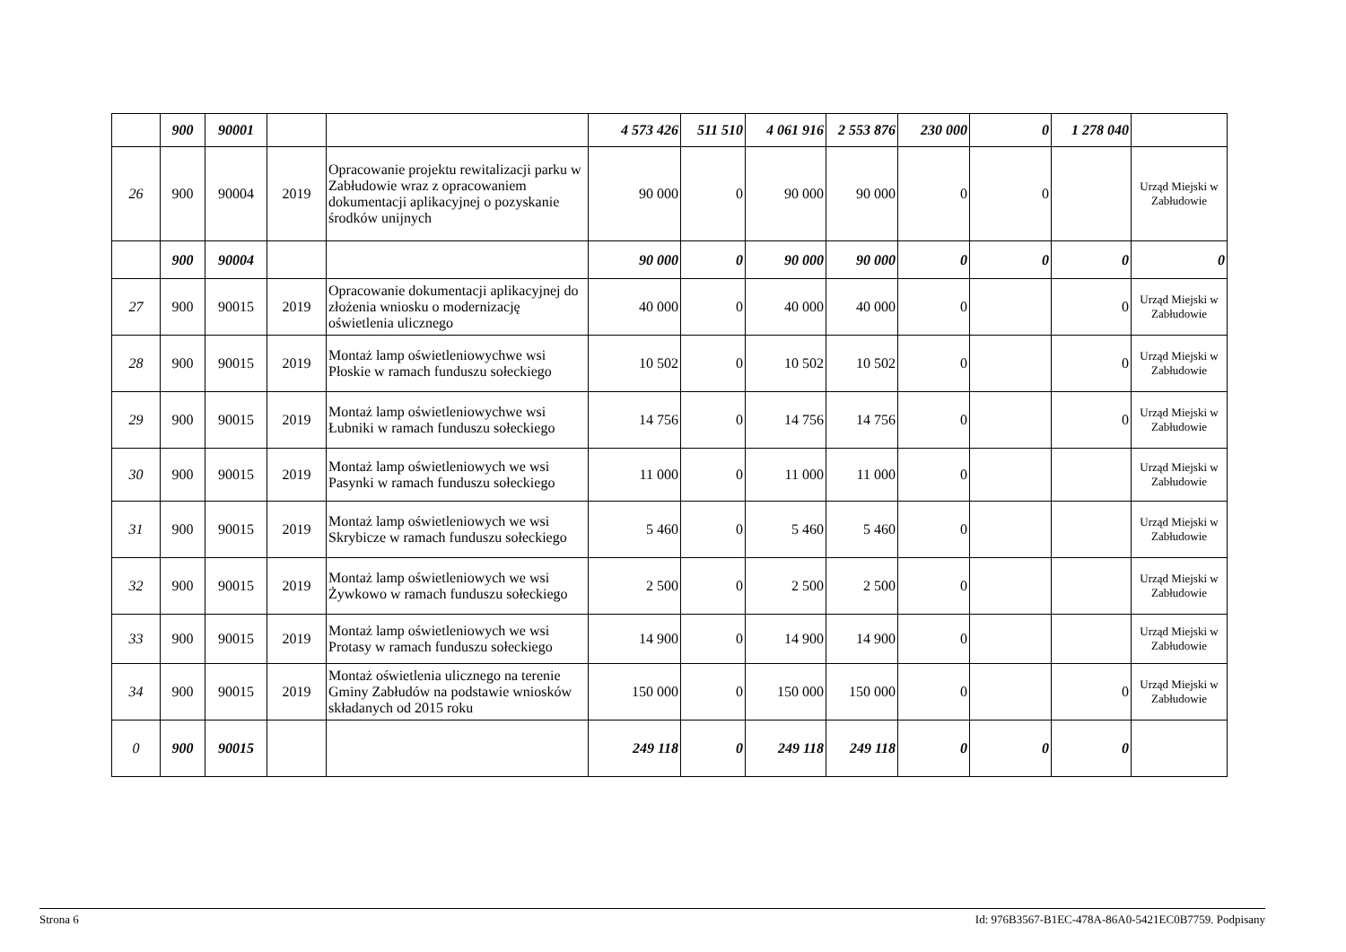| | 900 | 90001 | | | 4 573 426 | 511 510 | 4 061 916 | 2 553 876 | 230 000 | 0 | 1 278 040 | |
| 26 | 900 | 90004 | 2019 | Opracowanie projektu rewitalizacji parku w Zabłudowie wraz z opracowaniem dokumentacji aplikacyjnej o pozyskanie środków unijnych | 90 000 | 0 | 90 000 | 90 000 | 0 | 0 | | Urząd Miejski w Zabłudowie |
| | 900 | 90004 | | | 90 000 | 0 | 90 000 | 90 000 | 0 | 0 | 0 | 0 |
| 27 | 900 | 90015 | 2019 | Opracowanie dokumentacji aplikacyjnej do złożenia wniosku o modernizację oświetlenia ulicznego | 40 000 | 0 | 40 000 | 40 000 | 0 | | 0 | Urząd Miejski w Zabłudowie |
| 28 | 900 | 90015 | 2019 | Montaż lamp oświetleniowychwe wsi Płoskie w ramach funduszu sołeckiego | 10 502 | 0 | 10 502 | 10 502 | 0 | | 0 | Urząd Miejski w Zabłudowie |
| 29 | 900 | 90015 | 2019 | Montaż lamp oświetleniowychwe wsi Łubniki w ramach funduszu sołeckiego | 14 756 | 0 | 14 756 | 14 756 | 0 | | 0 | Urząd Miejski w Zabłudowie |
| 30 | 900 | 90015 | 2019 | Montaż lamp oświetleniowych we wsi Pasynki w ramach funduszu sołeckiego | 11 000 | 0 | 11 000 | 11 000 | 0 | | | Urząd Miejski w Zabłudowie |
| 31 | 900 | 90015 | 2019 | Montaż lamp oświetleniowych we wsi Skrybicze w ramach funduszu sołeckiego | 5 460 | 0 | 5 460 | 5 460 | 0 | | | Urząd Miejski w Zabłudowie |
| 32 | 900 | 90015 | 2019 | Montaż lamp oświetleniowych we wsi Żywkowo w ramach funduszu sołeckiego | 2 500 | 0 | 2 500 | 2 500 | 0 | | | Urząd Miejski w Zabłudowie |
| 33 | 900 | 90015 | 2019 | Montaż lamp oświetleniowych we wsi Protasy w ramach funduszu sołeckiego | 14 900 | 0 | 14 900 | 14 900 | 0 | | | Urząd Miejski w Zabłudowie |
| 34 | 900 | 90015 | 2019 | Montaż oświetlenia ulicznego na terenie Gminy Zabłudów na podstawie wniosków składanych od 2015 roku | 150 000 | 0 | 150 000 | 150 000 | 0 | | 0 | Urząd Miejski w Zabłudowie |
| 0 | 900 | 90015 | | | 249 118 | 0 | 249 118 | 249 118 | 0 | 0 | 0 | |
Strona 6 Id: 976B3567-B1EC-478A-86A0-5421EC0B7759. Podpisany